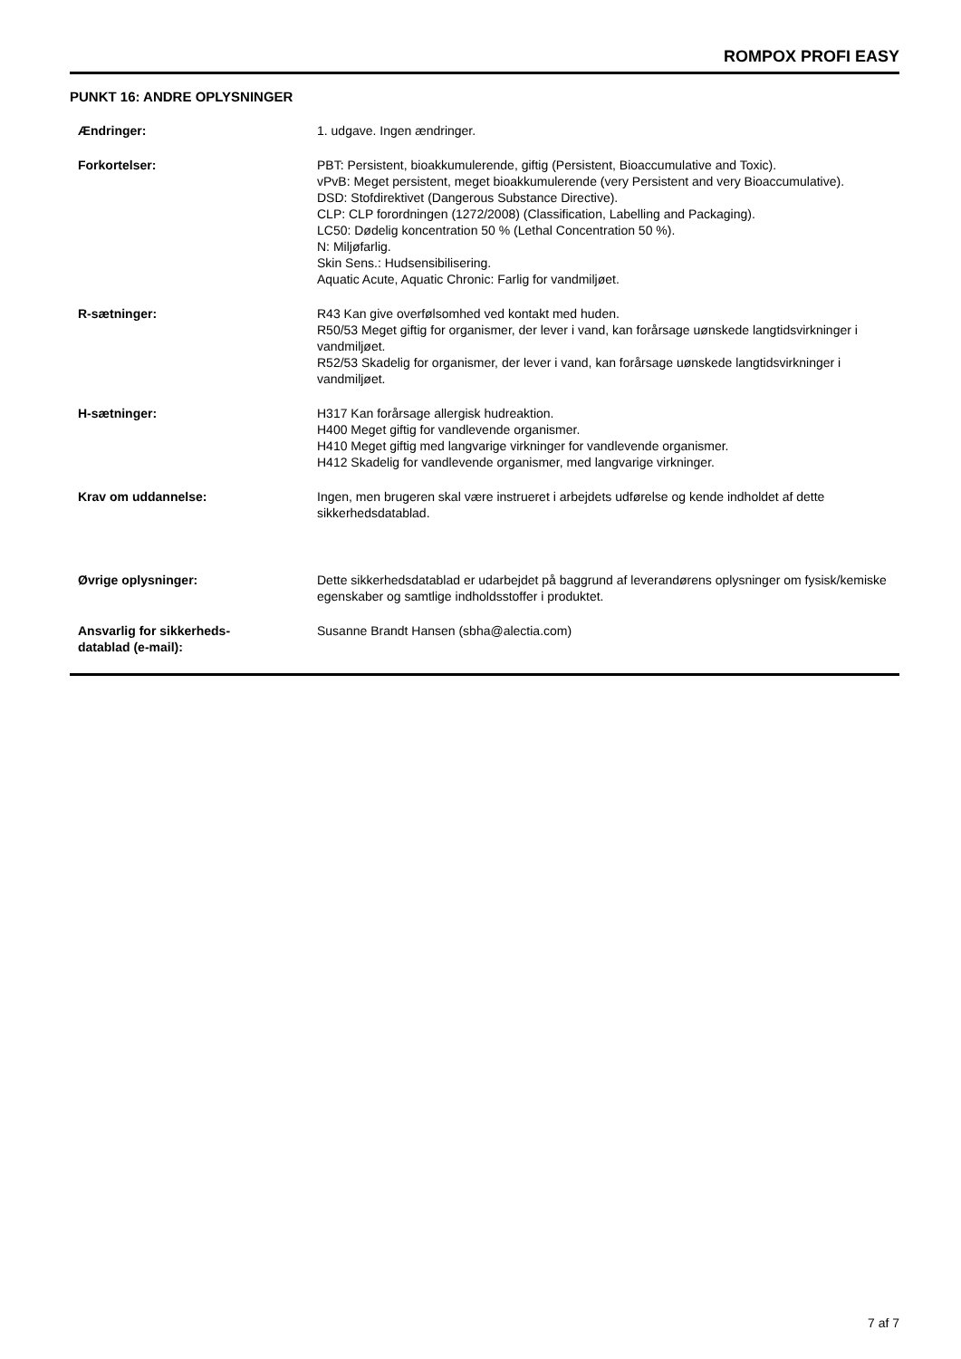ROMPOX PROFI EASY
PUNKT 16: ANDRE OPLYSNINGER
Ændringer: 1. udgave. Ingen ændringer.
Forkortelser: PBT: Persistent, bioakkumulerende, giftig (Persistent, Bioaccumulative and Toxic).
vPvB: Meget persistent, meget bioakkumulerende (very Persistent and very Bioaccumulative).
DSD: Stofdirektivet (Dangerous Substance Directive).
CLP: CLP forordningen (1272/2008) (Classification, Labelling and Packaging).
LC50: Dødelig koncentration 50 % (Lethal Concentration 50 %).
N: Miljøfarlig.
Skin Sens.: Hudsensibilisering.
Aquatic Acute, Aquatic Chronic: Farlig for vandmiljøet.
R-sætninger: R43 Kan give overfølsomhed ved kontakt med huden.
R50/53 Meget giftig for organismer, der lever i vand, kan forårsage uønskede langtidsvirkninger i vandmiljøet.
R52/53 Skadelig for organismer, der lever i vand, kan forårsage uønskede langtidsvirkninger i vandmiljøet.
H-sætninger: H317 Kan forårsage allergisk hudreaktion.
H400 Meget giftig for vandlevende organismer.
H410 Meget giftig med langvarige virkninger for vandlevende organismer.
H412 Skadelig for vandlevende organismer, med langvarige virkninger.
Krav om uddannelse: Ingen, men brugeren skal være instrueret i arbejdets udførelse og kende indholdet af dette sikkerhedsdatablad.
Øvrige oplysninger: Dette sikkerhedsdatablad er udarbejdet på baggrund af leverandørens oplysninger om fysisk/kemiske egenskaber og samtlige indholdsstoffer i produktet.
Ansvarlig for sikkerheds-
datablad (e-mail):
Susanne Brandt Hansen (sbha@alectia.com)
7 af 7